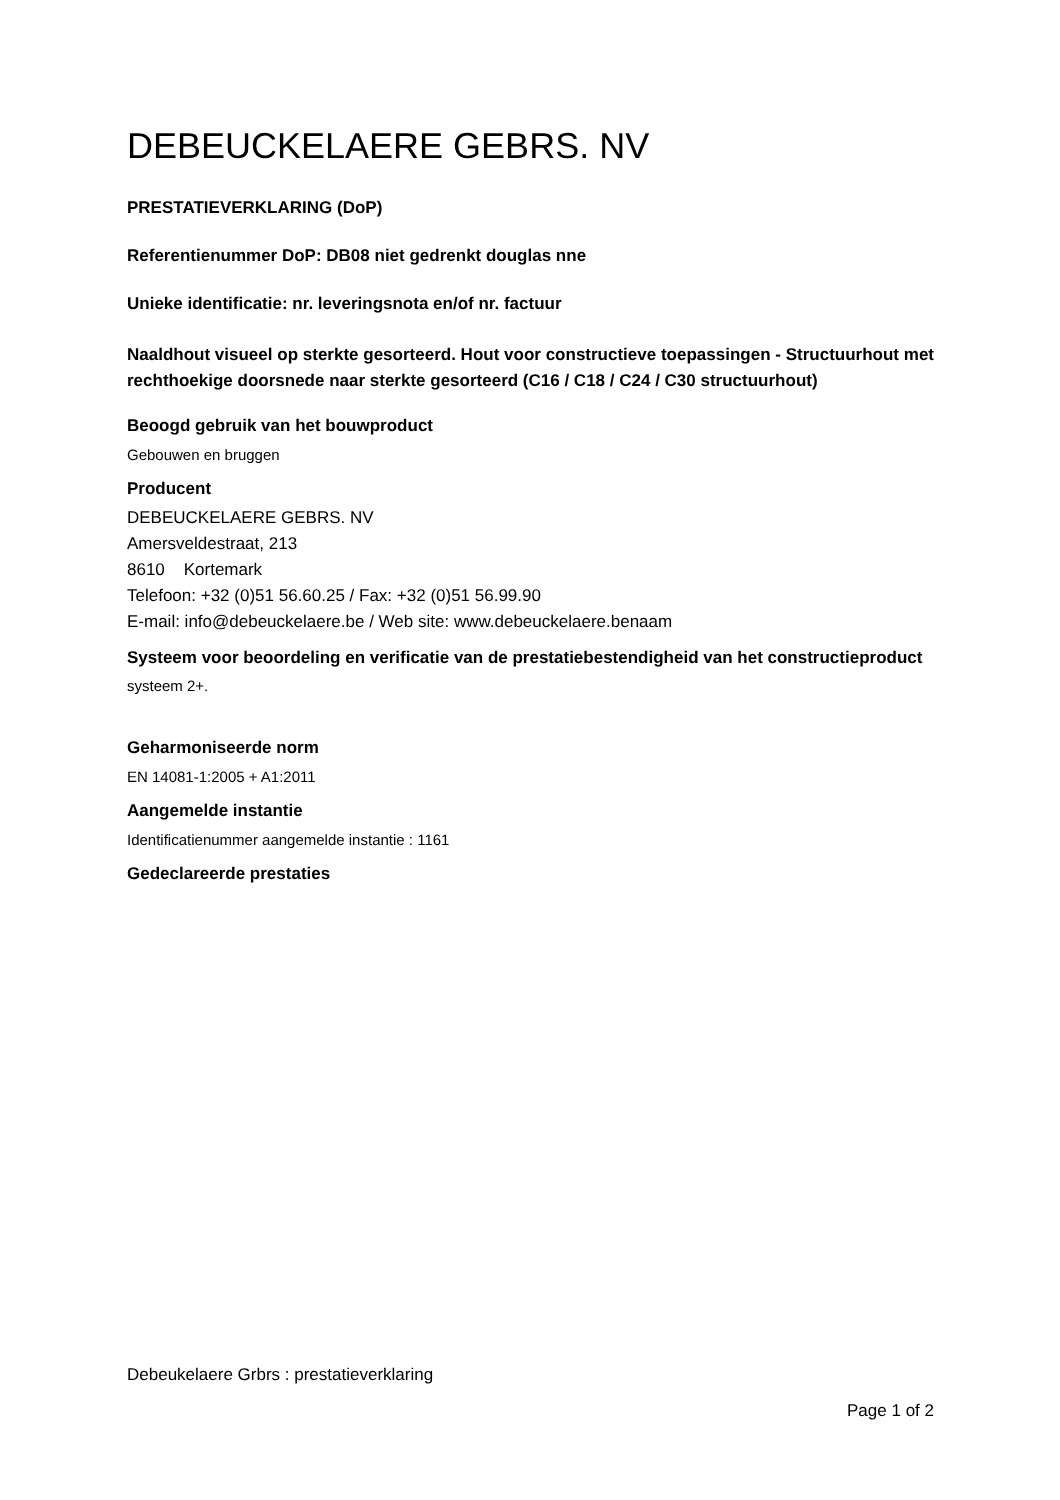DEBEUCKELAERE GEBRS. NV
PRESTATIEVERKLARING (DoP)
Referentienummer DoP: DB08 niet gedrenkt douglas nne
Unieke identificatie: nr. leveringsnota en/of nr. factuur
Naaldhout visueel op sterkte gesorteerd. Hout voor constructieve toepassingen - Structuurhout met rechthoekige doorsnede naar sterkte gesorteerd (C16 / C18 / C24 / C30 structuurhout)
Beoogd gebruik van het bouwproduct
Gebouwen en bruggen
Producent
DEBEUCKELAERE GEBRS. NV
Amersveldestraat, 213
8610 Kortemark
Telefoon: +32 (0)51 56.60.25 / Fax: +32 (0)51 56.99.90
E-mail: info@debeuckelaere.be / Web site: www.debeuckelaere.benaam
Systeem voor beoordeling en verificatie van de prestatiebestendigheid van het constructieproduct
systeem 2+.
Geharmoniseerde norm
EN 14081-1:2005 + A1:2011
Aangemelde instantie
Identificatienummer aangemelde instantie : 1161
Gedeclareerde prestaties
Debeukelaere Grbrs : prestatieverklaring
Page 1 of 2